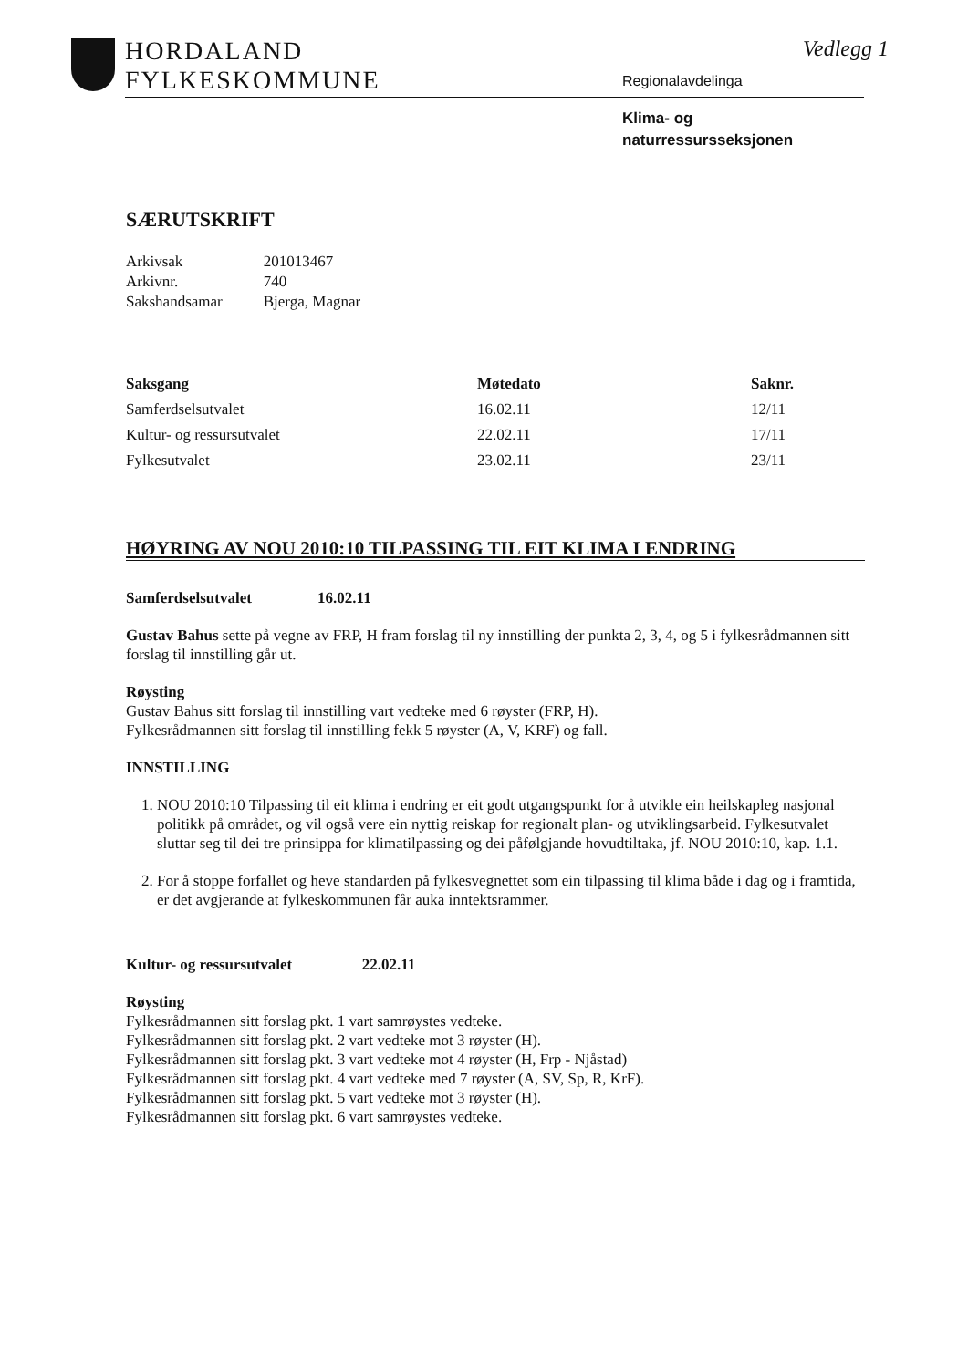HORDALAND
FYLKESKOMMUNE
Vedlegg 1
Regionalavdelinga
Klima- og
naturressursseksjonen
SÆRUTSKRIFT
| Arkivsak | 201013467 |
| Arkivnr. | 740 |
| Sakshandsamar | Bjerga, Magnar |
| Saksgang | Møtedato | Saknr. |
| --- | --- | --- |
| Samferdselsutvalet | 16.02.11 | 12/11 |
| Kultur- og ressursutvalet | 22.02.11 | 17/11 |
| Fylkesutvalet | 23.02.11 | 23/11 |
HØYRING AV NOU 2010:10 TILPASSING TIL EIT KLIMA I ENDRING
Samferdselsutvalet 16.02.11
Gustav Bahus sette på vegne av FRP, H fram forslag til ny innstilling der punkta 2, 3, 4, og 5 i fylkesrådmannen sitt forslag til innstilling går ut.
Røysting
Gustav Bahus sitt forslag til innstilling vart vedteke med 6 røyster (FRP, H).
Fylkesrådmannen sitt forslag til innstilling fekk 5 røyster (A, V, KRF) og fall.
INNSTILLING
1. NOU 2010:10 Tilpassing til eit klima i endring er eit godt utgangspunkt for å utvikle ein heilskapleg nasjonal politikk på området, og vil også vere ein nyttig reiskap for regionalt plan- og utviklingsarbeid. Fylkesutvalet sluttar seg til dei tre prinsippa for klimatilpassing og dei påfølgjande hovudtiltaka, jf. NOU 2010:10, kap. 1.1.
2. For å stoppe forfallet og heve standarden på fylkesvegnettet som ein tilpassing til klima både i dag og i framtida, er det avgjerande at fylkeskommunen får auka inntektsrammer.
Kultur- og ressursutvalet 22.02.11
Røysting
Fylkesrådmannen sitt forslag pkt. 1 vart samrøystes vedteke.
Fylkesrådmannen sitt forslag pkt. 2 vart vedteke mot 3 røyster (H).
Fylkesrådmannen sitt forslag pkt. 3 vart vedteke mot 4 røyster (H, Frp - Njåstad)
Fylkesrådmannen sitt forslag pkt. 4 vart vedteke med 7 røyster (A, SV, Sp, R, KrF).
Fylkesrådmannen sitt forslag pkt. 5 vart vedteke mot 3 røyster (H).
Fylkesrådmannen sitt forslag pkt. 6 vart samrøystes vedteke.